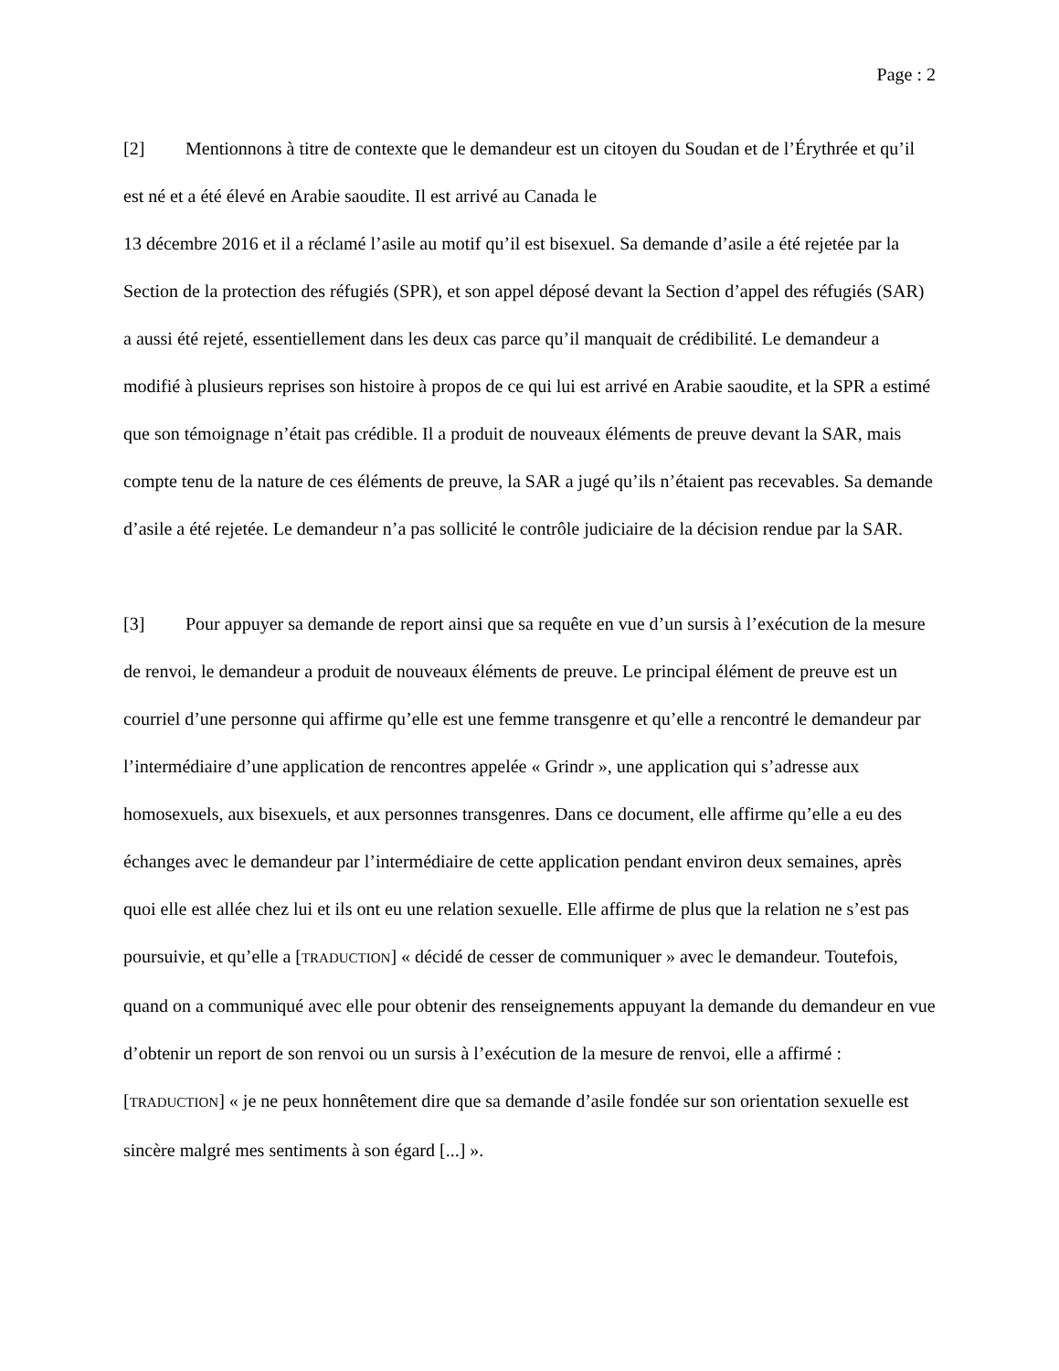Page : 2
[2] Mentionnons à titre de contexte que le demandeur est un citoyen du Soudan et de l’Érythrée et qu’il est né et a été élevé en Arabie saoudite. Il est arrivé au Canada le
13 décembre 2016 et il a réclamé l’asile au motif qu’il est bisexuel. Sa demande d’asile a été rejetée par la Section de la protection des réfugiés (SPR), et son appel déposé devant la Section d’appel des réfugiés (SAR) a aussi été rejeté, essentiellement dans les deux cas parce qu’il manquait de crédibilité. Le demandeur a modifié à plusieurs reprises son histoire à propos de ce qui lui est arrivé en Arabie saoudite, et la SPR a estimé que son témoignage n’était pas crédible. Il a produit de nouveaux éléments de preuve devant la SAR, mais compte tenu de la nature de ces éléments de preuve, la SAR a jugé qu’ils n’étaient pas recevables. Sa demande d’asile a été rejetée. Le demandeur n’a pas sollicité le contrôle judiciaire de la décision rendue par la SAR.
[3] Pour appuyer sa demande de report ainsi que sa requête en vue d’un sursis à l’exécution de la mesure de renvoi, le demandeur a produit de nouveaux éléments de preuve. Le principal élément de preuve est un courriel d’une personne qui affirme qu’elle est une femme transgenre et qu’elle a rencontré le demandeur par l’intermédiaire d’une application de rencontres appelée « Grindr », une application qui s’adresse aux homosexuels, aux bisexuels, et aux personnes transgenres. Dans ce document, elle affirme qu’elle a eu des échanges avec le demandeur par l’intermédiaire de cette application pendant environ deux semaines, après quoi elle est allée chez lui et ils ont eu une relation sexuelle. Elle affirme de plus que la relation ne s’est pas poursuivie, et qu’elle a [TRADUCTION] « décidé de cesser de communiquer » avec le demandeur. Toutefois, quand on a communiqué avec elle pour obtenir des renseignements appuyant la demande du demandeur en vue d’obtenir un report de son renvoi ou un sursis à l’exécution de la mesure de renvoi, elle a affirmé : [TRADUCTION] « je ne peux honnêtement dire que sa demande d’asile fondée sur son orientation sexuelle est sincère malgré mes sentiments à son égard [...] ».